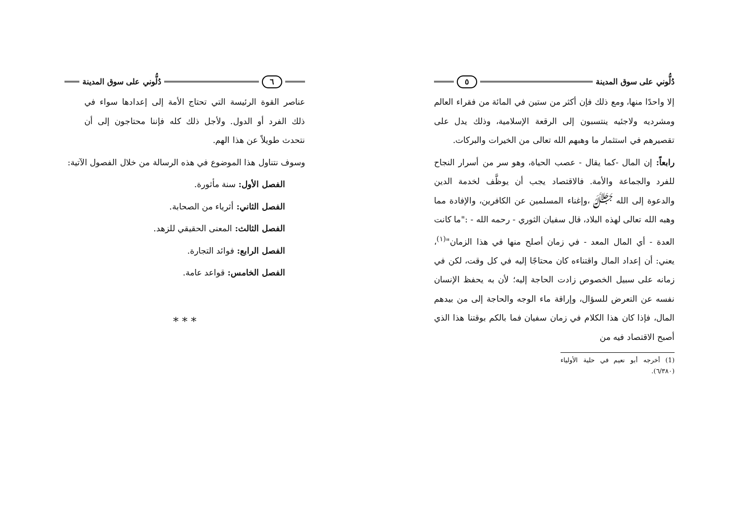دُلُّوني على سوق المدينة ٥
إلا واحدًا منها، ومع ذلك فإن أكثر من ستين في المائة من فقراء العالم ومشرديه ولاجئيه ينتسبون إلى الرقعة الإسلامية، وذلك يدل على تقصيرهم في استثمار ما وهبهم الله تعالى من الخيرات والبركات.
رابعاً: إن المال -كما يقال - عصب الحياة، وهو سر من أسرار النجاح للفرد والجماعة والأمة. فالاقتصاد يجب أن يوظَّف لخدمة الدين والدعوة إلى الله ﷻ ،وإغناء المسلمين عن الكافرين، والإفادة مما وهبه الله تعالى لهذه البلاد، قال سفيان الثوري - رحمه الله - :"ما كانت العدة - أي المال المعد - في زمان أصلح منها في هذا الزمان"<sup>(١)</sup>، يعني: أن إعداد المال واقتناءه كان محتاجًا إليه في كل وقت، لكن في زمانه على سبيل الخصوص زادت الحاجة إليه؛ لأن به يحفظ الإنسان نفسه عن التعرض للسؤال، وإراقة ماء الوجه والحاجة إلى من بيدهم المال، فإذا كان هذا الكلام في زمان سفيان فما بالكم بوقتنا هذا الذي أصبح الاقتصاد فيه من
(1) أخرجه أبو نعيم في حلية الأولياء (٦/٣٨٠).
٦ دُلُّوني على سوق المدينة
عناصر القوة الرئيسة التي تحتاج الأمة إلى إعدادها سواء في ذلك الفرد أو الدول. ولأجل ذلك كله فإننا محتاجون إلى أن نتحدث طويلاً عن هذا الهم.
وسوف نتناول هذا الموضوع في هذه الرسالة من خلال الفصول الآتية:
الفصل الأول: سنة مأثورة.
الفصل الثاني: أثرياء من الصحابة.
الفصل الثالث: المعنى الحقيقي للزهد.
الفصل الرابع: فوائد التجارة.
الفصل الخامس: قواعد عامة.
* * *